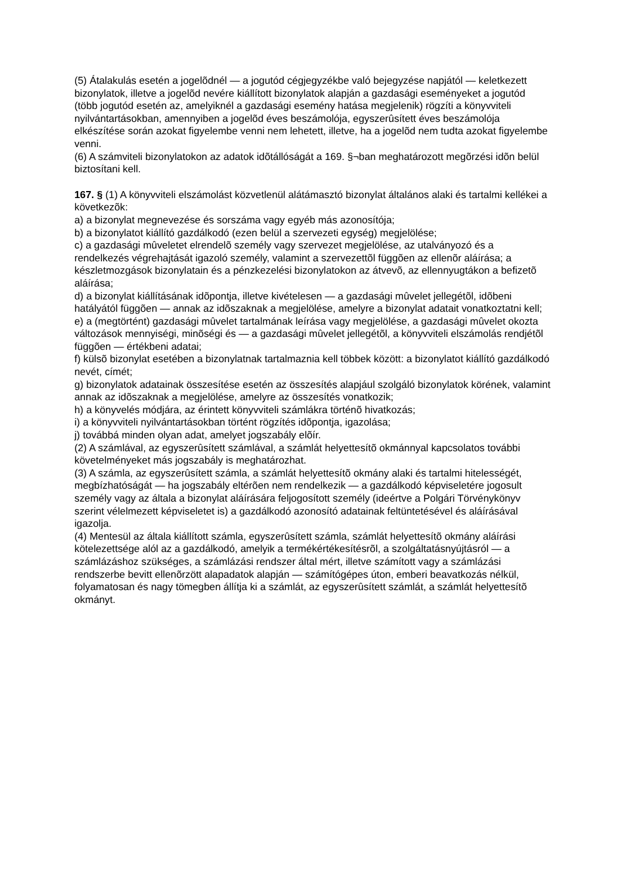(5) Átalakulás esetén a jogelõdnél — a jogutód cégjegyzékbe való bejegyzése napjától — keletkezett bizonylatok, illetve a jogelõd nevére kiállított bizonylatok alapján a gazdasági eseményeket a jogutód (több jogutód esetén az, amelyiknél a gazdasági esemény hatása megjelenik) rögzíti a könyvviteli nyilvántartásokban, amennyiben a jogelõd éves beszámolója, egyszerûsített éves beszámolója elkészítése során azokat figyelembe venni nem lehetett, illetve, ha a jogelõd nem tudta azokat figyelembe venni.
(6) A számviteli bizonylatokon az adatok idõtállóságát a 169. §¬ban meghatározott megõrzési idõn belül biztosítani kell.
167. § (1) A könyvviteli elszámolást közvetlenül alátámasztó bizonylat általános alaki és tartalmi kellékei a következõk:
a) a bizonylat megnevezése és sorszáma vagy egyéb más azonosítója;
b) a bizonylatot kiállító gazdálkodó (ezen belül a szervezeti egység) megjelölése;
c) a gazdasági mûveletet elrendelõ személy vagy szervezet megjelölése, az utalványozó és a rendelkezés végrehajtását igazoló személy, valamint a szervezettõl függõen az ellenõr aláírása; a készletmozgások bizonylatain és a pénzkezelési bizonylatokon az átvevõ, az ellennyugtákon a befizetõ aláírása;
d) a bizonylat kiállításának idõpontja, illetve kivételesen — a gazdasági mûvelet jellegétõl, idõbeni hatályától függõen — annak az idõszaknak a megjelölése, amelyre a bizonylat adatait vonatkoztatni kell;
e) a (megtörtént) gazdasági mûvelet tartalmának leírása vagy megjelölése, a gazdasági mûvelet okozta változások mennyiségi, minõségi és — a gazdasági mûvelet jellegétõl, a könyvviteli elszámolás rendjétõl függõen — értékbeni adatai;
f) külsõ bizonylat esetében a bizonylatnak tartalmaznia kell többek között: a bizonylatot kiállító gazdálkodó nevét, címét;
g) bizonylatok adatainak összesítése esetén az összesítés alapjául szolgáló bizonylatok körének, valamint annak az idõszaknak a megjelölése, amelyre az összesítés vonatkozik;
h) a könyvelés módjára, az érintett könyvviteli számlákra történõ hivatkozás;
i) a könyvviteli nyilvántartásokban történt rögzítés idõpontja, igazolása;
j) továbbá minden olyan adat, amelyet jogszabály elõír.
(2) A számlával, az egyszerûsített számlával, a számlát helyettesítõ okmánnyal kapcsolatos további követelményeket más jogszabály is meghatározhat.
(3) A számla, az egyszerûsített számla, a számlát helyettesítõ okmány alaki és tartalmi hitelességét, megbízhatóságát — ha jogszabály eltérõen nem rendelkezik — a gazdálkodó képviseletére jogosult személy vagy az általa a bizonylat aláírására feljogosított személy (ideértve a Polgári Törvénykönyv szerint vélelmezett képviseletet is) a gazdálkodó azonosító adatainak feltüntetésével és aláírásával igazolja.
(4) Mentesül az általa kiállított számla, egyszerûsített számla, számlát helyettesítõ okmány aláírási kötelezettsége alól az a gazdálkodó, amelyik a termékértékesítésrõl, a szolgáltatásnyújtásról — a számlázáshoz szükséges, a számlázási rendszer által mért, illetve számított vagy a számlázási rendszerbe bevitt ellenõrzött alapadatok alapján — számítógépes úton, emberi beavatkozás nélkül, folyamatosan és nagy tömegben állítja ki a számlát, az egyszerûsített számlát, a számlát helyettesítõ okmányt.